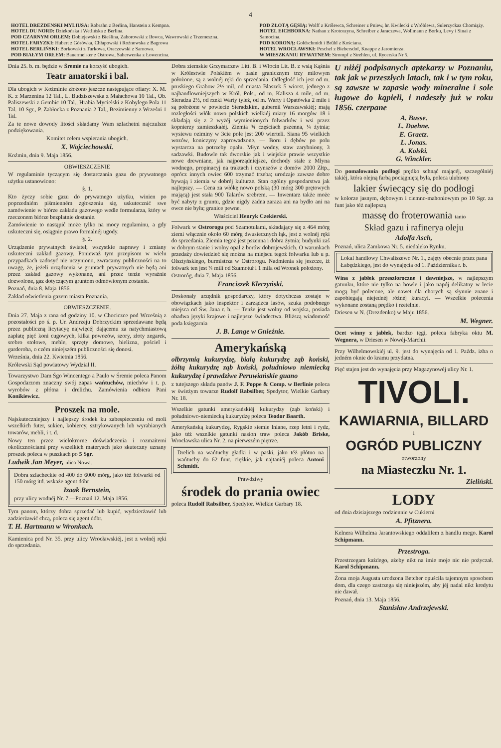4
HOTEL DREZDENSKI MYLIUSA: Robrahn z Berlina, Hanstein z Kempna.
HOTEL DU NORD: Dziekońska i Wetlińska z Berlina.
POD CZARNYM ORŁEM: Dobiejewski z Bieślina, Zaborowski z Iłowca, Wawrowski z Trzemeszna.
HOTEL FARYZKI: Hubert z Górówka, Chłapowski i Rożnowska z Bagrowa
HOTEL BERLIŃSKI: Borkowski z Turkowa, Oraczewski z Sarnowa.
POD BIAŁYM ORŁEM: Bauermeister z Ostrowa, Saherwenka z Łowencina.
POD ZŁOTĄ GĘSIĄ: Wolff z Królewca, Schreiner z Pniew, hr. Kwilecki z Wróblewa, Sulerzyckaz Chomiąży.
HOTEL EICHBORNA: Nathan z Krotoszyna, Schreiber z Jaraczewa, Wollmann z Borku, Levy i Sinai z Samocina.
POD KORONĄ: Goldschmidt i Brühl z Kościana.
HOTEL WROCŁAWSKI: Peschel z Biebersdof, Knappe z Jaromierza.
W MIESZKANIU RYWATNEM: Strompf z Strehlen, ul. Rycerska Nr 5.
Dnia 25. b. m. będzie w Śremie na korzyść ubogich.
Teatr amatorski i bal.
Dla ubogich w Koźminie złożono jeszcze następujące ofiary: X. M. K. z Marzenina 12 Tal., L. Budziszewska z Małachowa 10 Tal., Ob. Paliszewski z Gembic 10 Tal., Hrabia Mycielski z Kobylego Pola 11 Tal. 10 Sgr., P. Zabłocka z Poznania 2 Tal., Bezimienny z Wrześni 1 Tal.
Za te nowe dowody litości składamy Wam szlachetni najczulsze podziękowania.
Komitet celem wspierania ubogich.
X. Wojciechowski.
Koźmin, dnia 9. Maja 1856.
OBWIESZCZENIE
W regulaminie tyczącym się dostarczania gazu do prywatnego użytku ustanowiono:
§. 1.
Kto życzy sobie gazu do prywatnego użytku, winien po poprzedniém piśmienném zgłoszeniu się, uskutecznić swe zamówienie w biórze zakładu gazowego wedle formularza, który w rzeczonem biórze bezpłatnie dostanie.
Zamówienie to nastąpić może tylko na mocy regulaminu, a gdy uskuteczni się, osiągnie prawo formalnéj ugody.
§. 2.
Urządzenie prywatnych świateł, wszystkie naprawy i zmiany uskuteczni zakład gazowy. Ponieważ tym przepisom w wielu przypadkach zadosyć nie uczyniono, zwracamy publiczności na to uwagę, że, jeżeli urządzenia w gruntach prywatnych nie będą ani przez zakład gazowy wykonane, ani przez tenże wyraźnie dozwolone, gaz dotyczącym gruntom odmówionym zostanie.
Poznań, dnia 8. Maja 1856.
Zakład oświetlenia gazem miasta Poznania.
OBWIESZCZENIE.
Dnia 27. Maja z rana od godziny 10. w Chociczce pod Wrześnią z pozostałości po ś. p. Ur. Andrzeju Dobrzyckim sprzedawane będą przez publiczną licytacyę najwięcéj dającemu za natychmiastową zapłatę pięć koni cugowych, kilka powozów, szory, złoty zegarek, srebro stołowe, meble, sprzęty domowe, bielizna, pościel i garderoba, o czém niniejszém publiczności się donosi.
Września, dnia 22. Kwietnia 1856.
Królewski Sąd powiatowy Wydział II.
Towarzystwo Dam Śgo Wincentego a Paulo w Śremie poleca Panom Gospodarzom znaczny swój zapas wańtuchów, miechów i t. p. wyrobów z płótna i drelichu. Zamówienia odbiera Pani Konikiewicz.
Proszek na mole.
Najskuteczniejszy i najlepszy środek ku zabespieczeniu od moli wszelkich futer, sukien, kobiercy, sztrykowanych lub wyrabianych towarów, mebli, i t. d.
Nowy ten przez wielokrorne doświadczenia i rozmaitemi okolicznościami przy wszelkich materyach jako skuteczny uznany proszek poleca w puszkach po 5 Sgr.
Ludwik Jan Meyer, ulica Nowa.
Dobra szlacheckie od 400 do 6000 mórg, jako téż folwarki od 150 mórg itd. wskaże agent dóbr
Izaak Bernstein,
przy ulicy wodnéj Nr. 7.—Poznań 12. Maja 1856.
Tym panom, którzy dobra sprzedać lub kupić, wydzierżawić lub zadzierżawić chcą, poleca się agent dóbr.
T. H. Hartmann w Wronkach.
Kamienica pod Nr. 35. przy ulicy Wrocławskiéj, jest z wolnéj ręki do sprzedania.
Dobra ziemskie Grzymaczew Litt. B. i Włocin Lit. B. z wsią Kąśnia w Królestwie Polskiém w pasie granicznym trzy milowym położone, są z wolnéj ręki do sprzedania. Odległość ich jest od m. pruskiego Grabow 2½ mil, od miasta Blaszek 5 wiorst, jednego z najhandlowniejszych w Król. Pols., od m. Kalisza 4 mile, od m. Sieradza 2½, od rzeki Warty tyleż, od m. Warty i Opatówka 2 mile i są położone w powiecie Sieradzkim, gubernii Warszawskiéj; mają rozległości włók nowo polskich wielkiéj miary 16 morgów 18 i składają się z 2 wyżéj wymienionych folwarków i wsi przez kopnierzy zamieszkałéj. Ziemia ¾ częściach pszenna, ¼ żytnia; wysiewu oziminy w 3cie pole jest 200 wierteli. Siana 95 wielkich wozów, koniczyny zaprowadzone. — Boru i dębów po polu wystarcza na potrzeby opału. Młyn wodny, staw zarybniony, 3 sadzawki. Budowle tak dworskie jak i wiejskie prawie wszystkie nowe drewniane, jak najporządniejsze, dochody stałe z Młyna wodnego, propinacyj na traktach i czynszów z domów 2000 Złtp., oprócz innych owiec 600 trzymać trzeba; urodzaje zawsze dobre bywają i ziemia w dobréj kulturze. Stan ogólny gospodarstwa jak najlepszy. — Cena za włókę nowo polską (30 mórg 300 prętowych mającą) jest stała 900 Talarów srebrem. — Inwentarz także może być nabyty z gruntu, gdzie nigdy żadna zaraza ani na bydło ani na owce nie była; granice pewne.
Właściciel Henryk Czekierski.
Folwark w Ostrorogu pod Szamotułami, składający się z 464 mórg ziemi włącznie około 60 mórg dwusiecznych łąk, jest z wolnéj ręki do sprzedania. Ziemia tegoż jest pszenna i dobra żytnia; budynki zaś w dobrym stanie i wolny opał z borów dobrojewskich. O warunkach przedaży dowiedzieć się można na miejscu tegoż folwarku lub u p. Olsztyńskiego, burmistrza w Ostrorogu. Nadmienia się jeszcze, iż folwark ten jest ¾ mili od Szamotuł i 1 mila od Wronek położony.
Ostroróg, dnia 7. Maja 1856.
Franciszek Kleczyński.
Doskonały urzędnik gospodarczy, który dotychczas zostaje w obowiązkach jako inspektor i zarządzca lasów, szuka podobnego miejsca od Św. Jana r. b. — Tenże jest wolny od wojska, posiada obadwa języki krajowe i najlepsze świadectwa. Bliższą wiadomość poda księgarnia
J. B. Lange w Gnieźnie.
Amerykańską
olbrzymią kukurydzę, białą kukurydzę ząb koński, żółtą kukurydzę ząb koński, południowo niemiecką kukurydzę i prawdziwe Peruwiańskie guano
z tutejszego składu panów J. F. Poppe & Comp. w Berlinie poleca w świeżym towarze Rudolf Rabsilber, Spedytor, Wielkie Garbary Nr. 18.
Wszelkie gatunki amerykańskiéj kukurydzy (ząb koński) i południowo-niemiecką kukurydzę poleca Teodor Baarth.
Amerykańską kukurydzę, Rygskie siemie lniane, rzep letni i rydz, jako téż wszelkie gatunki nasion traw poleca Jakób Briske, Wrocławska ulica Nr. 2. na pierwszém piętrze.
Drelich na wańtuchy gładki i w paski, jako téż płótno na wańtuchy do 62 funt. ciężkie, jak najtaniéj poleca Antoni Schmidt.
Prawdziwy
środek do prania owiec
poleca Rudolf Rabsilber, Spedytor. Wielkie Garbary 18.
U niżéj podpisanych aptekarzy w Poznaniu, tak jak w przeszłych latach, tak i w tym roku, są zawsze w zapasie wody mineralne i sole ługowe do kąpieli, i nadeszły już w roku 1856. czerpane
A. Busse.
L. Daehne.
E. Graetz.
L. Jonas.
A. Kolski.
G. Winckler.
Do pomalowania podłogi prędko schnąć mającéj, szczególniéj takiéj, która olejną farbą pociągniętą była, poleca ulubiony
lakier świecący się do podłogi
w kolorze jasnym, dębowym i ciemno-mahoniowym po 10 Sgr. za funt jako téż najlepszą
massę do froterowania tanio
Skład gazu i rafinerya oleju
Adolfa Asch,
Poznań, ulica Zamkowa Nr. 5. niedaleko Rynku.
Lokal handlowy Chwaliszewo Nr. 1., zajęty obecnie przez pana Łabędzkiego, jest do wynajęcia od 1. Października r. b.
Wina z jabłek przeszłoroczne i dawniejsze, w najlepszym gatunku, które nie tylko na bowle i jako napój delikatny w lecie mogą być polecone, ale nawet dla chorych są słynnie znane i zapobiegają niejednéj różnéj kuracyi. — Wszelkie polecenia wykonane zostaną prędko i rzetelnie.
Driesen w N. (Drezdenko) w Maju 1856.
M. Wegner.
Ocet winny z jabłek, bardzo tęgi, poleca fabryka oktu M. Wegnera, w Driesen w Nowéj-Marchii.
Przy Wilhelmowskiéj ul. 9. jest do wynajęcia od 1. Paźdz. izba o jedném oknie do kramu przydatna.
Pięć stajen jest do wynajęcia przy Magazynowéj ulicy Nr. 1.
TIVOLI.
KAWIARNIA, BILLARD
i
OGRÓD PUBLICZNY
otworzony
na Miasteczku Nr. 1.
Zieliński.
LODY
od dnia dzisiajszego codziennie w Cukierni
A. Pfitznera.
Kelnera Wilhelma Jarantowskiego oddalilem z handlu mego. Karol Schipmann.
Przestroga.
Przestrzegam każdego, ażeby nikt na imie moje nic nie pożyczał. Karol Schipmann.
Żona moja Augusta urodzona Betcher opuściła tajemnym sposobem dom, dla czego zastrzega się niniejszém, aby jéj nadal nikt kredytu nie dawał.
Poznań, dnia 13. Maja 1856.
Stanisław Andrzejewski.